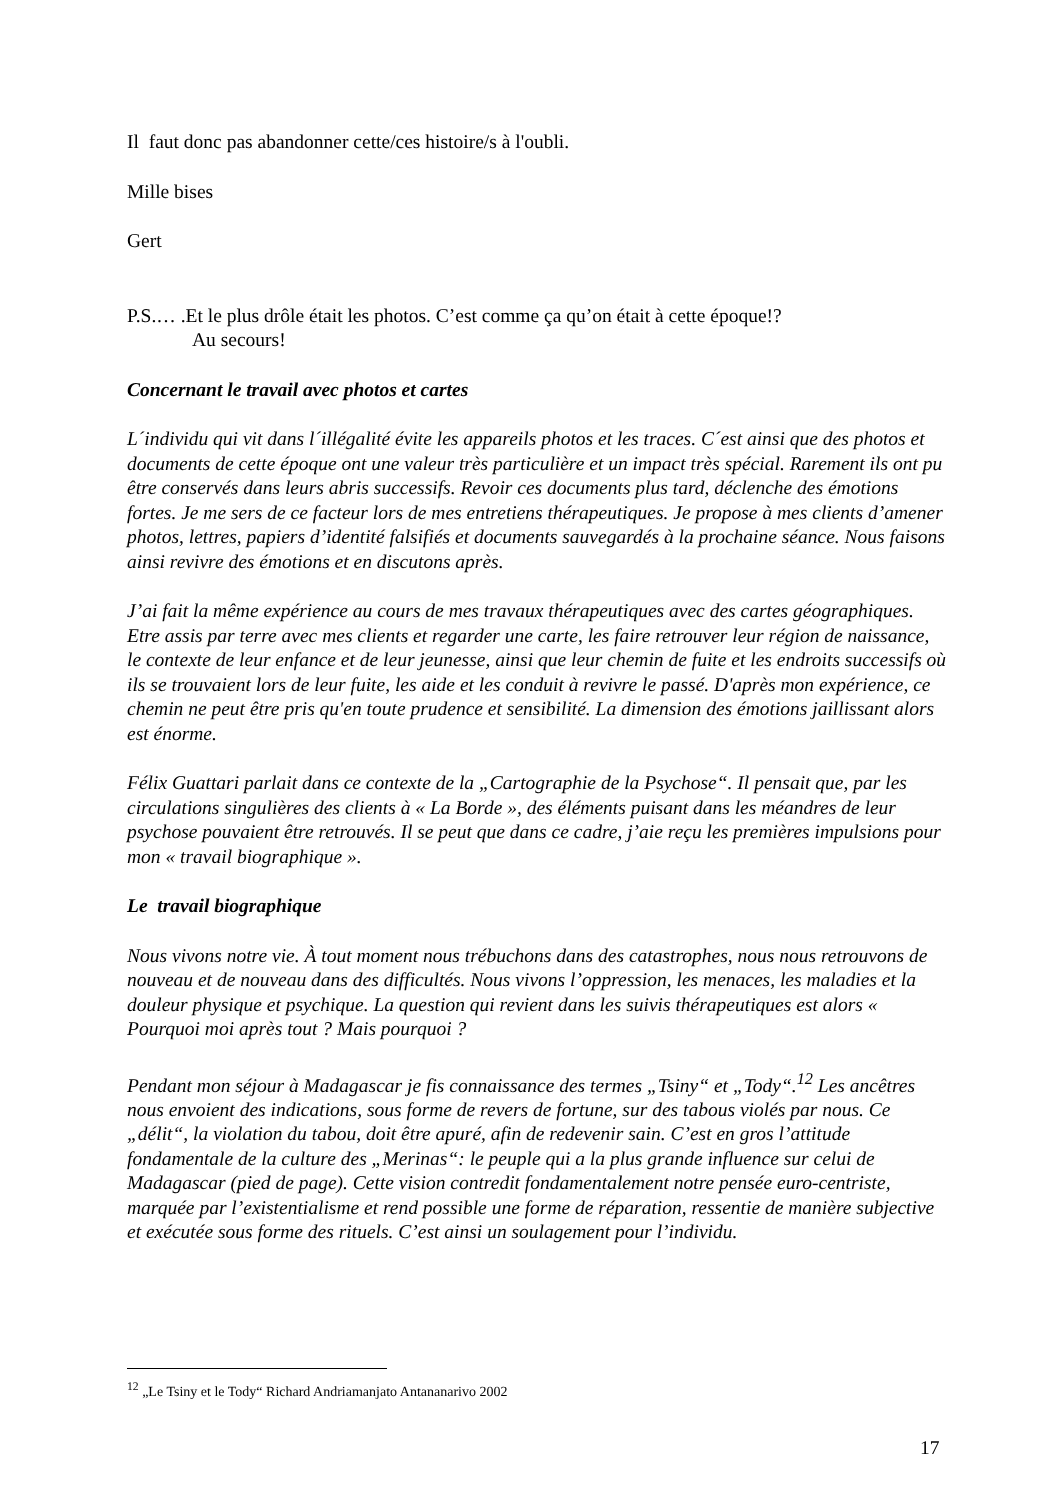Il faut donc pas abandonner cette/ces histoire/s à l'oubli.
Mille bises
Gert
P.S.… .Et le plus drôle était les photos. C’est comme ça qu’on était à cette époque!?
Au secours!
Concernant le travail avec photos et cartes
L´individu qui vit dans l´illégalité évite les appareils photos et les traces. C´est ainsi que des photos et documents de cette époque ont une valeur très particulière et un impact très spécial. Rarement ils ont pu être conservés dans leurs abris successifs. Revoir ces documents plus tard, déclenche des émotions fortes. Je me sers de ce facteur lors de mes entretiens thérapeutiques. Je propose à mes clients d’amener photos, lettres, papiers d’identité falsifiés et documents sauvegardés à la prochaine séance. Nous faisons ainsi revivre des émotions et en discutons après.
J’ai fait la même expérience au cours de mes travaux thérapeutiques avec des cartes géographiques. Etre assis par terre avec mes clients et regarder une carte, les faire retrouver leur région de naissance, le contexte de leur enfance et de leur jeunesse, ainsi que leur chemin de fuite et les endroits successifs où ils se trouvaient lors de leur fuite, les aide et les conduit à revivre le passé. D'après mon expérience, ce chemin ne peut être pris qu'en toute prudence et sensibilité. La dimension des émotions jaillissant alors est énorme.
Félix Guattari parlait dans ce contexte de la „Cartographie de la Psychose“. Il pensait que, par les circulations singulières des clients à « La Borde », des éléments puisant dans les méandres de leur psychose pouvaient être retrouvés. Il se peut que dans ce cadre, j’aie reçu les premières impulsions pour mon « travail biographique ».
Le travail biographique
Nous vivons notre vie. À tout moment nous trébuchons dans des catastrophes, nous nous retrouvons de nouveau et de nouveau dans des difficultés. Nous vivons l’oppression, les menaces, les maladies et la douleur physique et psychique. La question qui revient dans les suivis thérapeutiques est alors « Pourquoi moi après tout ? Mais pourquoi ?
Pendant mon séjour à Madagascar je fis connaissance des termes „Tsiny“ et „Tody“.<sup>12</sup> Les ancêtres nous envoient des indications, sous forme de revers de fortune, sur des tabous violés par nous. Ce „délit“, la violation du tabou, doit être apuré, afin de redevenir sain. C’est en gros l’attitude fondamentale de la culture des „Merinas“: le peuple qui a la plus grande influence sur celui de Madagascar (pied de page). Cette vision contredit fondamentalement notre pensée euro-centriste, marquée par l’existentialisme et rend possible une forme de réparation, ressentie de manière subjective et exécutée sous forme des rituels. C’est ainsi un soulagement pour l’individu.
<sup>12</sup> „Le Tsiny et le Tody“ Richard Andriamanjato Antananarivo 2002
17